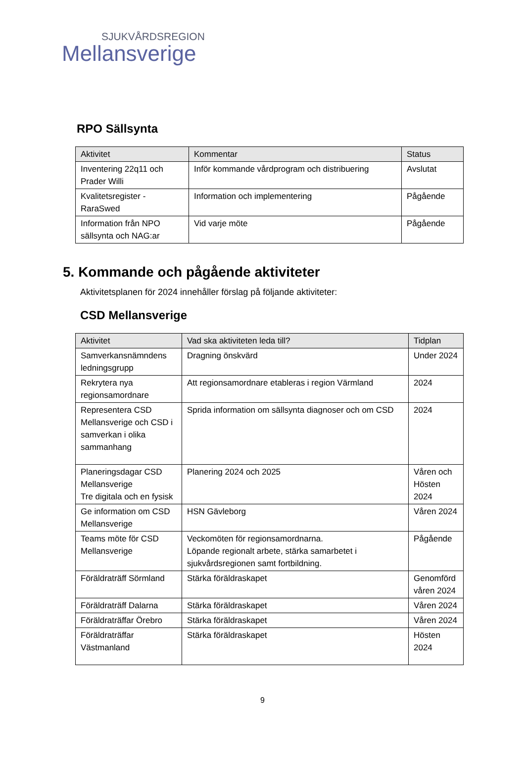SJUKVÅRDSREGION
Mellansverige
RPO Sällsynta
| Aktivitet | Kommentar | Status |
| --- | --- | --- |
| Inventering 22q11 och Prader Willi | Inför kommande vårdprogram och distribuering | Avslutat |
| Kvalitetsregister - RaraSwed | Information och implementering | Pågående |
| Information från NPO sällsynta och NAG:ar | Vid varje möte | Pågående |
5. Kommande och pågående aktiviteter
Aktivitetsplanen för 2024 innehåller förslag på följande aktiviteter:
CSD Mellansverige
| Aktivitet | Vad ska aktiviteten leda till? | Tidplan |
| --- | --- | --- |
| Samverkansnämndens ledningsgrupp | Dragning önskvärd | Under 2024 |
| Rekrytera nya regionsamordnare | Att regionsamordnare etableras i region Värmland | 2024 |
| Representera CSD Mellansverige och CSD i samverkan i olika sammanhang | Sprida information om sällsynta diagnoser och om CSD | 2024 |
| Planeringsdagar CSD Mellansverige Tre digitala och en fysisk | Planering 2024 och 2025 | Våren och Hösten 2024 |
| Ge information om CSD Mellansverige | HSN Gävleborg | Våren 2024 |
| Teams möte för CSD Mellansverige | Veckomöten för regionsamordnarna. Löpande regionalt arbete, stärka samarbetet i sjukvårdsregionen samt fortbildning. | Pågående |
| Föräldraträff Sörmland | Stärka föräldraskapet | Genomförd våren 2024 |
| Föräldraträff Dalarna | Stärka föräldraskapet | Våren 2024 |
| Föräldraträffar Örebro | Stärka föräldraskapet | Våren 2024 |
| Föräldraträffar Västmanland | Stärka föräldraskapet | Hösten 2024 |
9